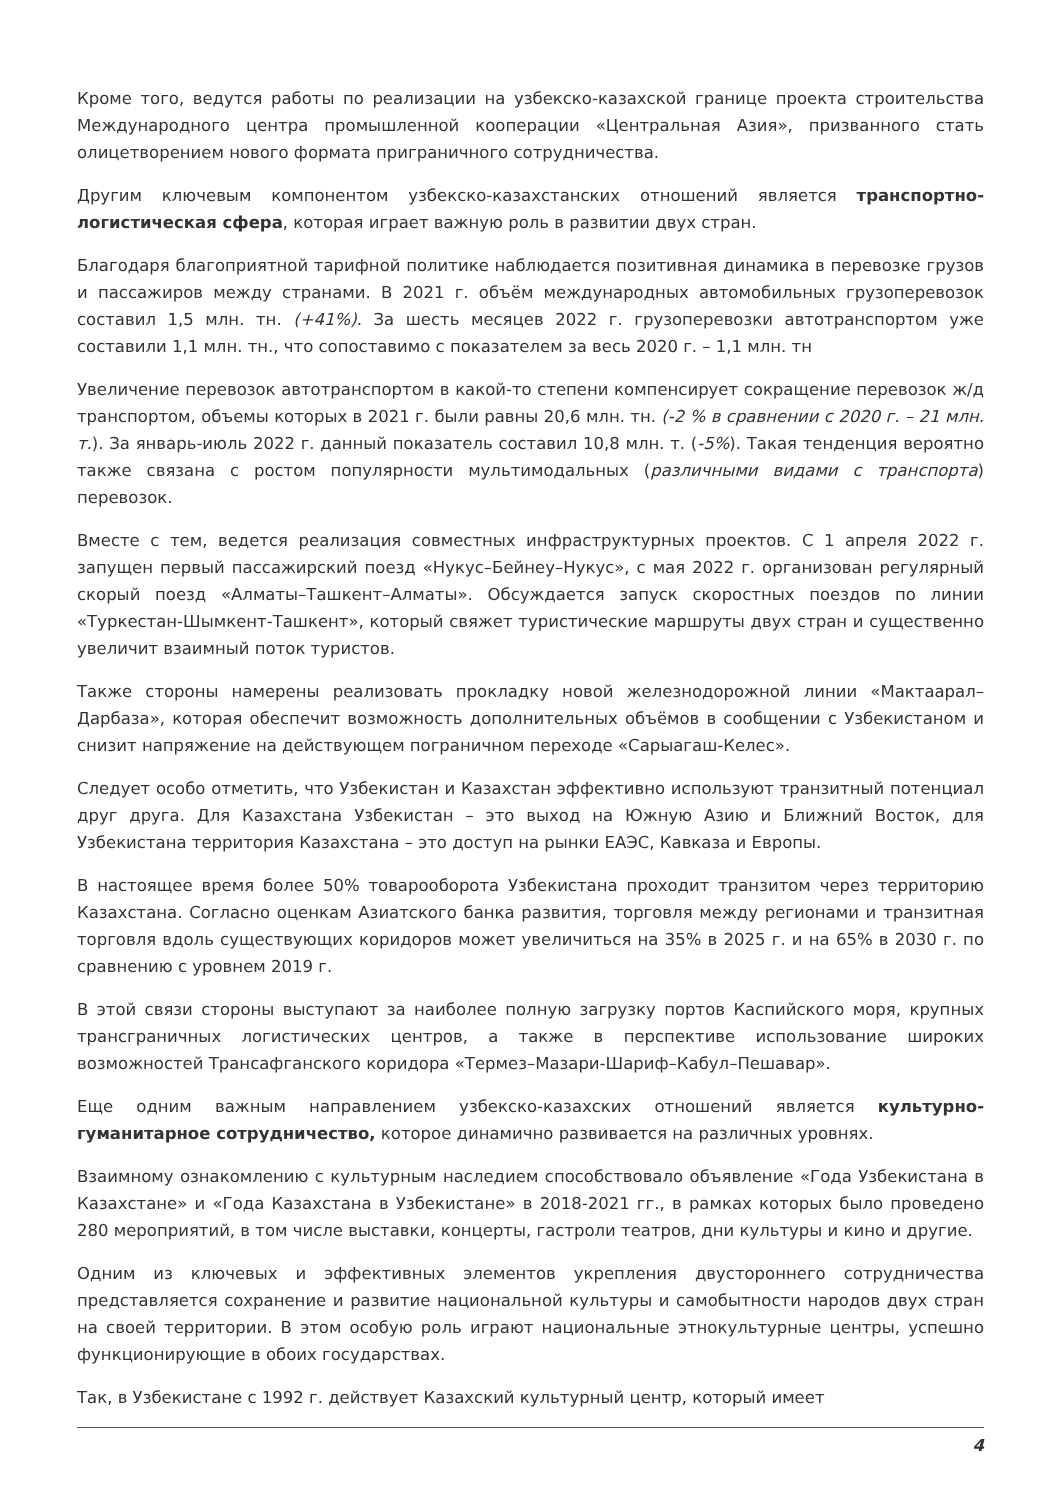Кроме того, ведутся работы по реализации на узбекско-казахской границе проекта строительства Международного центра промышленной кооперации «Центральная Азия», призванного стать олицетворением нового формата приграничного сотрудничества.
Другим ключевым компонентом узбекско-казахстанских отношений является транспортно-логистическая сфера, которая играет важную роль в развитии двух стран.
Благодаря благоприятной тарифной политике наблюдается позитивная динамика в перевозке грузов и пассажиров между странами. В 2021 г. объём международных автомобильных грузоперевозок составил 1,5 млн. тн. (+41%). За шесть месяцев 2022 г. грузоперевозки автотранспортом уже составили 1,1 млн. тн., что сопоставимо с показателем за весь 2020 г. – 1,1 млн. тн
Увеличение перевозок автотранспортом в какой-то степени компенсирует сокращение перевозок ж/д транспортом, объемы которых в 2021 г. были равны 20,6 млн. тн. (-2 % в сравнении с 2020 г. – 21 млн. т.). За январь-июль 2022 г. данный показатель составил 10,8 млн. т. (-5%). Такая тенденция вероятно также связана с ростом популярности мультимодальных (различными видами с транспорта) перевозок.
Вместе с тем, ведется реализация совместных инфраструктурных проектов. С 1 апреля 2022 г. запущен первый пассажирский поезд «Нукус–Бейнеу–Нукус», с мая 2022 г. организован регулярный скорый поезд «Алматы–Ташкент–Алматы». Обсуждается запуск скоростных поездов по линии «Туркестан-Шымкент-Ташкент», который свяжет туристические маршруты двух стран и существенно увеличит взаимный поток туристов.
Также стороны намерены реализовать прокладку новой железнодорожной линии «Мактаарал–Дарбаза», которая обеспечит возможность дополнительных объёмов в сообщении с Узбекистаном и снизит напряжение на действующем пограничном переходе «Сарыагаш-Келес».
Следует особо отметить, что Узбекистан и Казахстан эффективно используют транзитный потенциал друг друга. Для Казахстана Узбекистан – это выход на Южную Азию и Ближний Восток, для Узбекистана территория Казахстана – это доступ на рынки ЕАЭС, Кавказа и Европы.
В настоящее время более 50% товарооборота Узбекистана проходит транзитом через территорию Казахстана. Согласно оценкам Азиатского банка развития, торговля между регионами и транзитная торговля вдоль существующих коридоров может увеличиться на 35% в 2025 г. и на 65% в 2030 г. по сравнению с уровнем 2019 г.
В этой связи стороны выступают за наиболее полную загрузку портов Каспийского моря, крупных трансграничных логистических центров, а также в перспективе использование широких возможностей Трансафганского коридора «Термез–Мазари-Шариф–Кабул–Пешавар».
Еще одним важным направлением узбекско-казахских отношений является культурно-гуманитарное сотрудничество, которое динамично развивается на различных уровнях.
Взаимному ознакомлению с культурным наследием способствовало объявление «Года Узбекистана в Казахстане» и «Года Казахстана в Узбекистане» в 2018-2021 гг., в рамках которых было проведено 280 мероприятий, в том числе выставки, концерты, гастроли театров, дни культуры и кино и другие.
Одним из ключевых и эффективных элементов укрепления двустороннего сотрудничества представляется сохранение и развитие национальной культуры и самобытности народов двух стран на своей территории. В этом особую роль играют национальные этнокультурные центры, успешно функционирующие в обоих государствах.
Так, в Узбекистане с 1992 г. действует Казахский культурный центр, который имеет
4